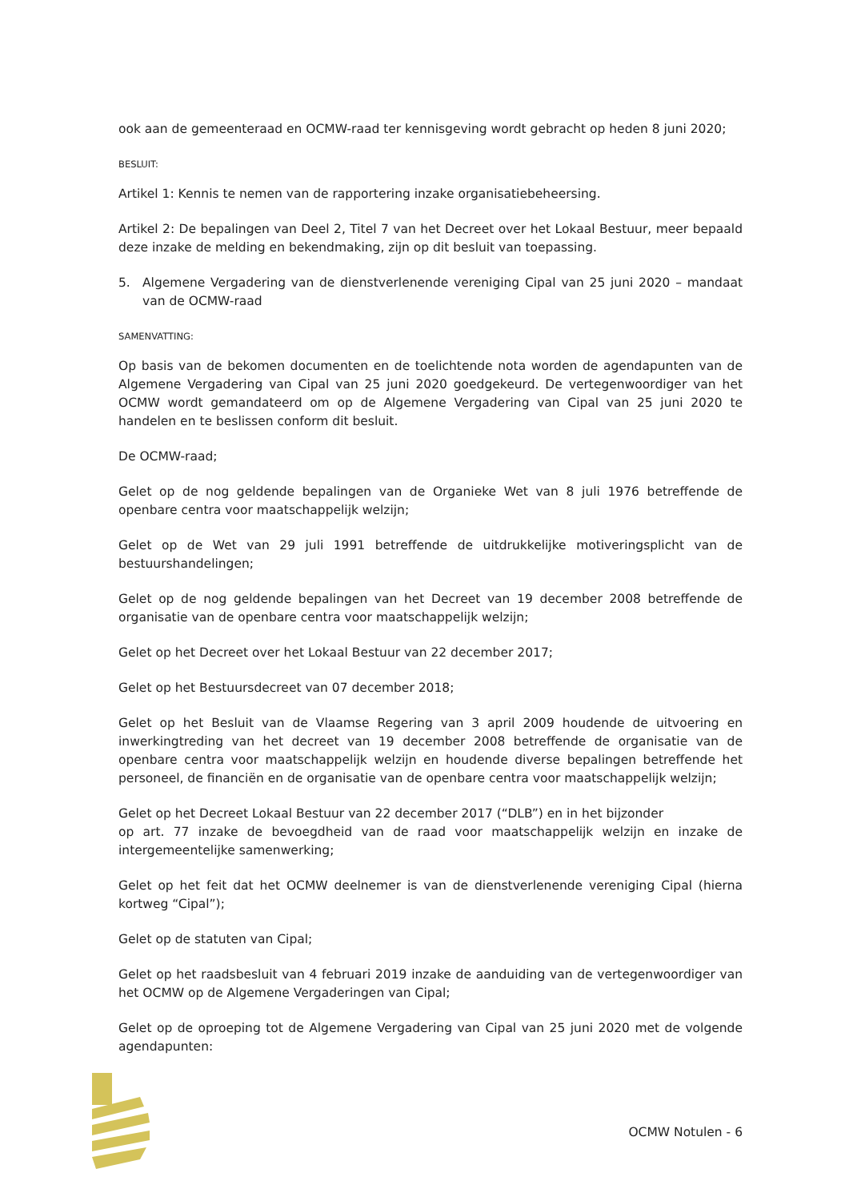ook aan de gemeenteraad en OCMW-raad ter kennisgeving wordt gebracht op heden 8 juni 2020;
BESLUIT:
Artikel 1: Kennis te nemen van de rapportering inzake organisatiebeheersing.
Artikel 2: De bepalingen van Deel 2, Titel 7 van het Decreet over het Lokaal Bestuur, meer bepaald deze inzake de melding en bekendmaking, zijn op dit besluit van toepassing.
5. Algemene Vergadering van de dienstverlenende vereniging Cipal van 25 juni 2020 – mandaat van de OCMW-raad
SAMENVATTING:
Op basis van de bekomen documenten en de toelichtende nota worden de agendapunten van de Algemene Vergadering van Cipal van 25 juni 2020 goedgekeurd. De vertegenwoordiger van het OCMW wordt gemandateerd om op de Algemene Vergadering van Cipal van 25 juni 2020 te handelen en te beslissen conform dit besluit.
De OCMW-raad;
Gelet op de nog geldende bepalingen van de Organieke Wet van 8 juli 1976 betreffende de openbare centra voor maatschappelijk welzijn;
Gelet op de Wet van 29 juli 1991 betreffende de uitdrukkelijke motiveringsplicht van de bestuurshandelingen;
Gelet op de nog geldende bepalingen van het Decreet van 19 december 2008 betreffende de organisatie van de openbare centra voor maatschappelijk welzijn;
Gelet op het Decreet over het Lokaal Bestuur van 22 december 2017;
Gelet op het Bestuursdecreet van 07 december 2018;
Gelet op het Besluit van de Vlaamse Regering van 3 april 2009 houdende de uitvoering en inwerkingtreding van het decreet van 19 december 2008 betreffende de organisatie van de openbare centra voor maatschappelijk welzijn en houdende diverse bepalingen betreffende het personeel, de financiën en de organisatie van de openbare centra voor maatschappelijk welzijn;
Gelet op het Decreet Lokaal Bestuur van 22 december 2017 (“DLB”) en in het bijzonder
op art. 77 inzake de bevoegdheid van de raad voor maatschappelijk welzijn en inzake de intergemeentelijke samenwerking;
Gelet op het feit dat het OCMW deelnemer is van de dienstverlenende vereniging Cipal (hierna kortweg “Cipal”);
Gelet op de statuten van Cipal;
Gelet op het raadsbesluit van 4 februari 2019 inzake de aanduiding van de vertegenwoordiger van het OCMW op de Algemene Vergaderingen van Cipal;
Gelet op de oproeping tot de Algemene Vergadering van Cipal van 25 juni 2020 met de volgende agendapunten:
OCMW Notulen - 6